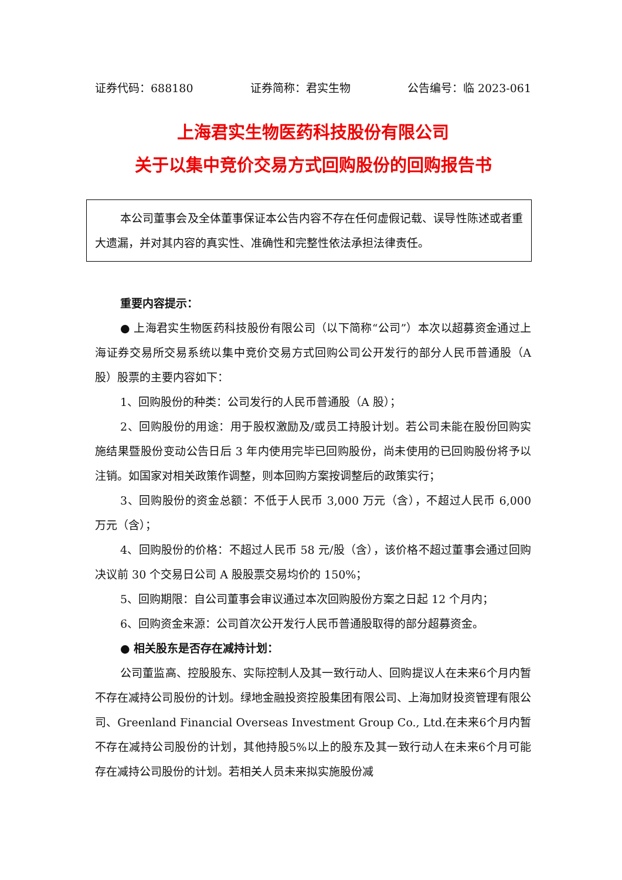证券代码：688180 证券简称：君实生物 公告编号：临 2023-061
上海君实生物医药科技股份有限公司
关于以集中竞价交易方式回购股份的回购报告书
本公司董事会及全体董事保证本公告内容不存在任何虚假记载、误导性陈述或者重大遗漏，并对其内容的真实性、准确性和完整性依法承担法律责任。
重要内容提示：
● 上海君实生物医药科技股份有限公司（以下简称“公司”）本次以超募资金通过上海证券交易所交易系统以集中竞价交易方式回购公司公开发行的部分人民币普通股（A股）股票的主要内容如下：
1、回购股份的种类：公司发行的人民币普通股（A 股）；
2、回购股份的用途：用于股权激励及/或员工持股计划。若公司未能在股份回购实施结果暨股份变动公告日后 3 年内使用完毕已回购股份，尚未使用的已回购股份将予以注销。如国家对相关政策作调整，则本回购方案按调整后的政策实行；
3、回购股份的资金总额：不低于人民币 3,000 万元（含），不超过人民币 6,000 万元（含）；
4、回购股份的价格：不超过人民币 58 元/股（含），该价格不超过董事会通过回购决议前 30 个交易日公司 A 股股票交易均价的 150%；
5、回购期限：自公司董事会审议通过本次回购股份方案之日起 12 个月内；
6、回购资金来源：公司首次公开发行人民币普通股取得的部分超募资金。
● 相关股东是否存在减持计划：
公司董监高、控股股东、实际控制人及其一致行动人、回购提议人在未来6个月内暂不存在减持公司股份的计划。绿地金融投资控股集团有限公司、上海加财投资管理有限公司、Greenland Financial Overseas Investment Group Co., Ltd.在未来6个月内暂不存在减持公司股份的计划，其他持股5%以上的股东及其一致行动人在未来6个月可能存在减持公司股份的计划。若相关人员未来拟实施股份减